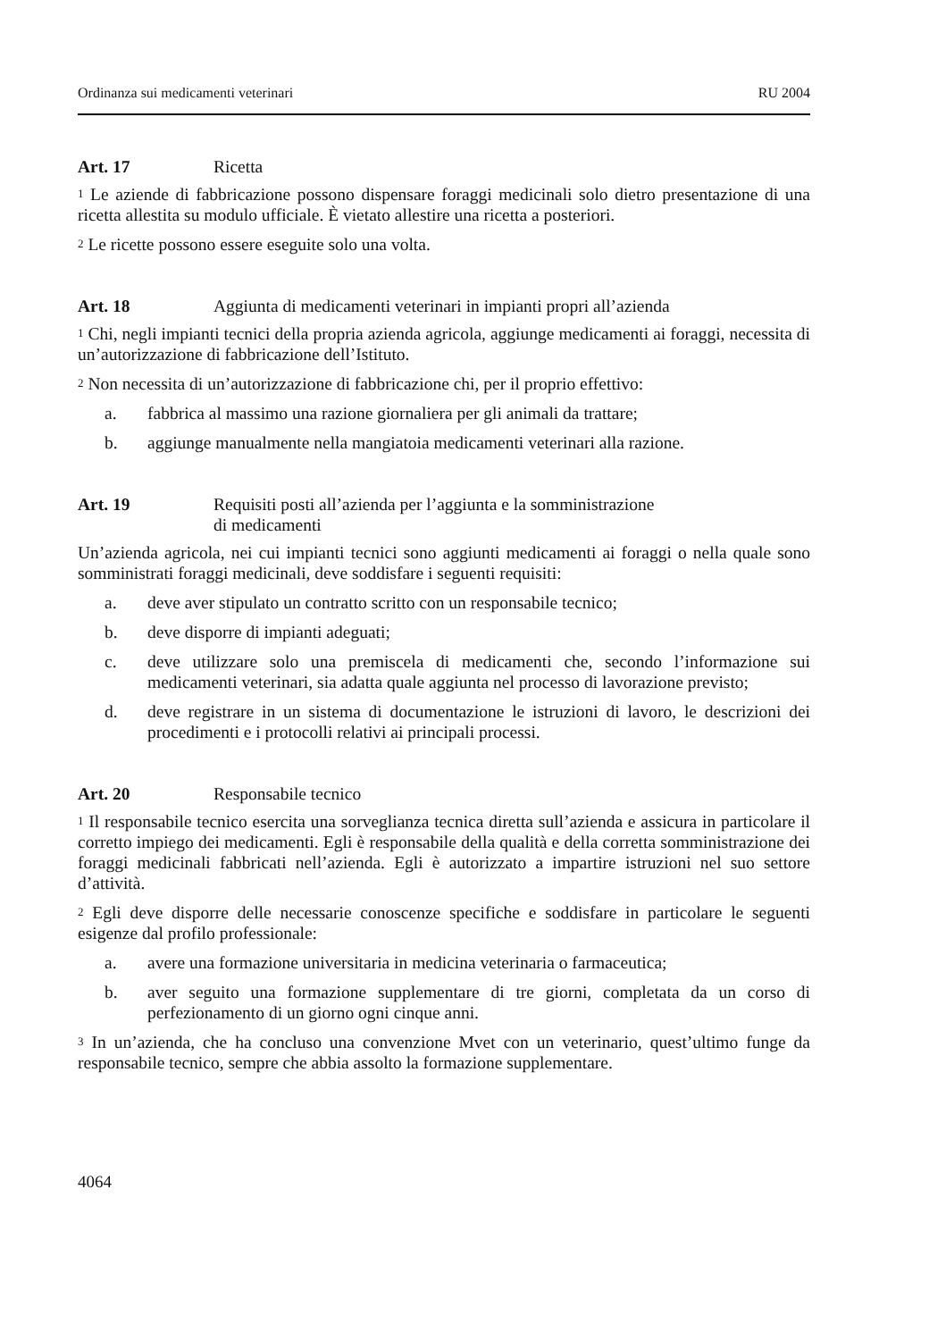Ordinanza sui medicamenti veterinari RU 2004
Art. 17 Ricetta
<sup>1</sup> Le aziende di fabbricazione possono dispensare foraggi medicinali solo dietro presentazione di una ricetta allestita su modulo ufficiale. È vietato allestire una ricetta a posteriori.
<sup>2</sup> Le ricette possono essere eseguite solo una volta.
Art. 18 Aggiunta di medicamenti veterinari in impianti propri all’azienda
<sup>1</sup> Chi, negli impianti tecnici della propria azienda agricola, aggiunge medicamenti ai foraggi, necessita di un’autorizzazione di fabbricazione dell’Istituto.
<sup>2</sup> Non necessita di un’autorizzazione di fabbricazione chi, per il proprio effettivo:
a. fabbrica al massimo una razione giornaliera per gli animali da trattare;
b. aggiunge manualmente nella mangiatoia medicamenti veterinari alla razione.
Art. 19 Requisiti posti all’azienda per l’aggiunta e la somministrazione
di medicamenti
Un’azienda agricola, nei cui impianti tecnici sono aggiunti medicamenti ai foraggi o nella quale sono somministrati foraggi medicinali, deve soddisfare i seguenti requisiti:
a. deve aver stipulato un contratto scritto con un responsabile tecnico;
b. deve disporre di impianti adeguati;
c. deve utilizzare solo una premiscela di medicamenti che, secondo l’informazione sui medicamenti veterinari, sia adatta quale aggiunta nel processo di lavorazione previsto;
d. deve registrare in un sistema di documentazione le istruzioni di lavoro, le descrizioni dei procedimenti e i protocolli relativi ai principali processi.
Art. 20 Responsabile tecnico
<sup>1</sup> Il responsabile tecnico esercita una sorveglianza tecnica diretta sull’azienda e assicura in particolare il corretto impiego dei medicamenti. Egli è responsabile della qualità e della corretta somministrazione dei foraggi medicinali fabbricati nell’azienda. Egli è autorizzato a impartire istruzioni nel suo settore d’attività.
<sup>2</sup> Egli deve disporre delle necessarie conoscenze specifiche e soddisfare in particolare le seguenti esigenze dal profilo professionale:
a. avere una formazione universitaria in medicina veterinaria o farmaceutica;
b. aver seguito una formazione supplementare di tre giorni, completata da un corso di perfezionamento di un giorno ogni cinque anni.
<sup>3</sup> In un’azienda, che ha concluso una convenzione Mvet con un veterinario, quest’ultimo funge da responsabile tecnico, sempre che abbia assolto la formazione supplementare.
4064